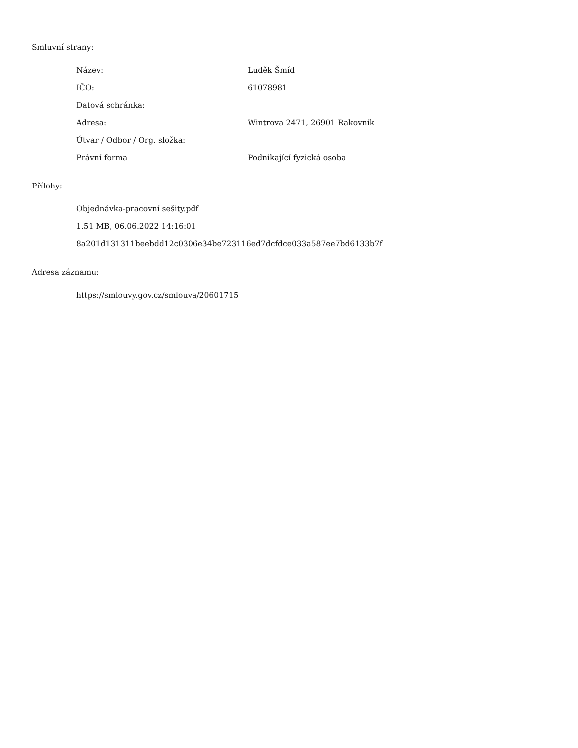Smluvní strany:
| Název: | Luděk Šmíd |
| IČO: | 61078981 |
| Datová schránka: | |
| Adresa: | Wintrova 2471, 26901 Rakovník |
| Útvar / Odbor / Org. složka: | |
| Právní forma | Podnikající fyzická osoba |
Přílohy:
Objednávka-pracovní sešity.pdf
1.51 MB, 06.06.2022 14:16:01
8a201d131311beebdd12c0306e34be723116ed7dcfdce033a587ee7bd6133b7f
Adresa záznamu:
https://smlouvy.gov.cz/smlouva/20601715